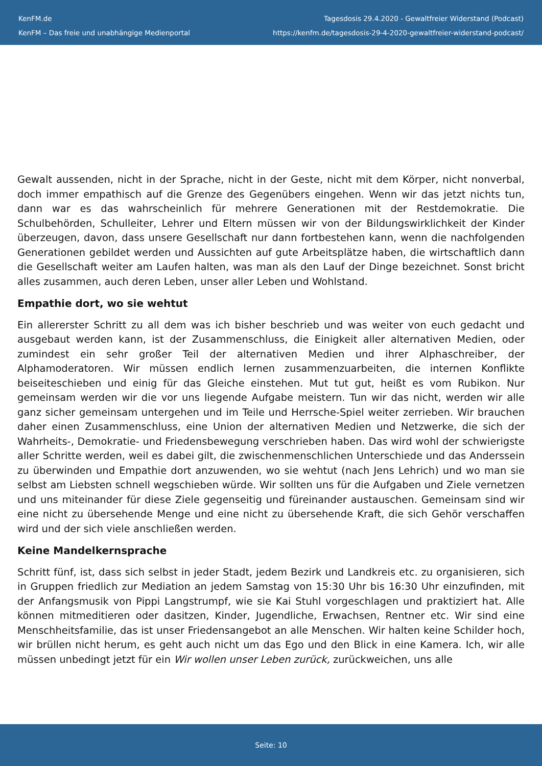KenFM.de
KenFM – Das freie und unabhängige Medienportal
Tagesdosis 29.4.2020 - Gewaltfreier Widerstand (Podcast)
https://kenfm.de/tagesdosis-29-4-2020-gewaltfreier-widerstand-podcast/
Gewalt aussenden, nicht in der Sprache, nicht in der Geste, nicht mit dem Körper, nicht nonverbal, doch immer empathisch auf die Grenze des Gegenübers eingehen. Wenn wir das jetzt nichts tun, dann war es das wahrscheinlich für mehrere Generationen mit der Restdemokratie. Die Schulbehörden, Schulleiter, Lehrer und Eltern müssen wir von der Bildungswirklichkeit der Kinder überzeugen, davon, dass unsere Gesellschaft nur dann fortbestehen kann, wenn die nachfolgenden Generationen gebildet werden und Aussichten auf gute Arbeitsplätze haben, die wirtschaftlich dann die Gesellschaft weiter am Laufen halten, was man als den Lauf der Dinge bezeichnet. Sonst bricht alles zusammen, auch deren Leben, unser aller Leben und Wohlstand.
Empathie dort, wo sie wehtut
Ein allererster Schritt zu all dem was ich bisher beschrieb und was weiter von euch gedacht und ausgebaut werden kann, ist der Zusammenschluss, die Einigkeit aller alternativen Medien, oder zumindest ein sehr großer Teil der alternativen Medien und ihrer Alphaschreiber, der Alphamoderatoren. Wir müssen endlich lernen zusammenzuarbeiten, die internen Konflikte beiseiteschieben und einig für das Gleiche einstehen. Mut tut gut, heißt es vom Rubikon. Nur gemeinsam werden wir die vor uns liegende Aufgabe meistern. Tun wir das nicht, werden wir alle ganz sicher gemeinsam untergehen und im Teile und Herrsche-Spiel weiter zerrieben. Wir brauchen daher einen Zusammenschluss, eine Union der alternativen Medien und Netzwerke, die sich der Wahrheits-, Demokratie- und Friedensbewegung verschrieben haben. Das wird wohl der schwierigste aller Schritte werden, weil es dabei gilt, die zwischenmenschlichen Unterschiede und das Anderssein zu überwinden und Empathie dort anzuwenden, wo sie wehtut (nach Jens Lehrich) und wo man sie selbst am Liebsten schnell wegschieben würde. Wir sollten uns für die Aufgaben und Ziele vernetzen und uns miteinander für diese Ziele gegenseitig und füreinander austauschen. Gemeinsam sind wir eine nicht zu übersehende Menge und eine nicht zu übersehende Kraft, die sich Gehör verschaffen wird und der sich viele anschließen werden.
Keine Mandelkernsprache
Schritt fünf, ist, dass sich selbst in jeder Stadt, jedem Bezirk und Landkreis etc. zu organisieren, sich in Gruppen friedlich zur Mediation an jedem Samstag von 15:30 Uhr bis 16:30 Uhr einzufinden, mit der Anfangsmusik von Pippi Langstrumpf, wie sie Kai Stuhl vorgeschlagen und praktiziert hat. Alle können mitmeditieren oder dasitzen, Kinder, Jugendliche, Erwachsen, Rentner etc. Wir sind eine Menschheitsfamilie, das ist unser Friedensangebot an alle Menschen. Wir halten keine Schilder hoch, wir brüllen nicht herum, es geht auch nicht um das Ego und den Blick in eine Kamera. Ich, wir alle müssen unbedingt jetzt für ein Wir wollen unser Leben zurück, zurückweichen, uns alle
Seite: 10